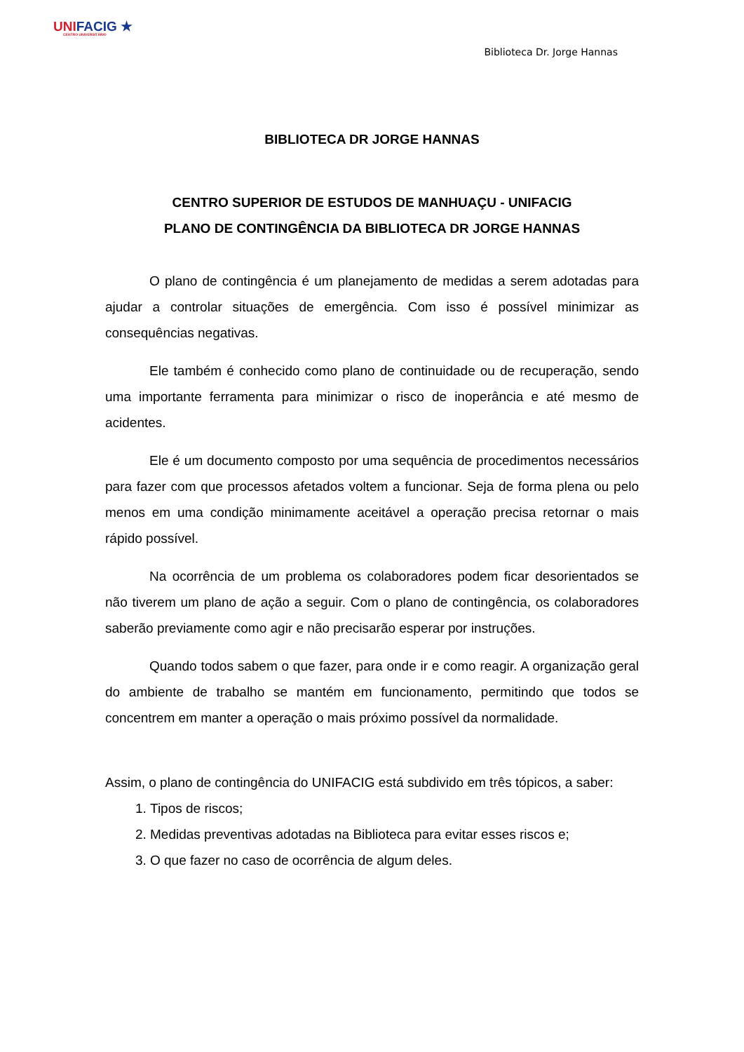UNIFACIG ★
CENTRO UNIVERSITÁRIO
Biblioteca Dr. Jorge Hannas
BIBLIOTECA DR JORGE HANNAS
CENTRO SUPERIOR DE ESTUDOS DE MANHUAÇU - UNIFACIG
PLANO DE CONTINGÊNCIA DA BIBLIOTECA DR JORGE HANNAS
O plano de contingência é um planejamento de medidas a serem adotadas para ajudar a controlar situações de emergência. Com isso é possível minimizar as consequências negativas.
Ele também é conhecido como plano de continuidade ou de recuperação, sendo uma importante ferramenta para minimizar o risco de inoperância e até mesmo de acidentes.
Ele é um documento composto por uma sequência de procedimentos necessários para fazer com que processos afetados voltem a funcionar. Seja de forma plena ou pelo menos em uma condição minimamente aceitável a operação precisa retornar o mais rápido possível.
Na ocorrência de um problema os colaboradores podem ficar desorientados se não tiverem um plano de ação a seguir. Com o plano de contingência, os colaboradores saberão previamente como agir e não precisarão esperar por instruções.
Quando todos sabem o que fazer, para onde ir e como reagir. A organização geral do ambiente de trabalho se mantém em funcionamento, permitindo que todos se concentrem em manter a operação o mais próximo possível da normalidade.
Assim, o plano de contingência do UNIFACIG está subdivido em três tópicos, a saber:
1. Tipos de riscos;
2. Medidas preventivas adotadas na Biblioteca para evitar esses riscos e;
3. O que fazer no caso de ocorrência de algum deles.